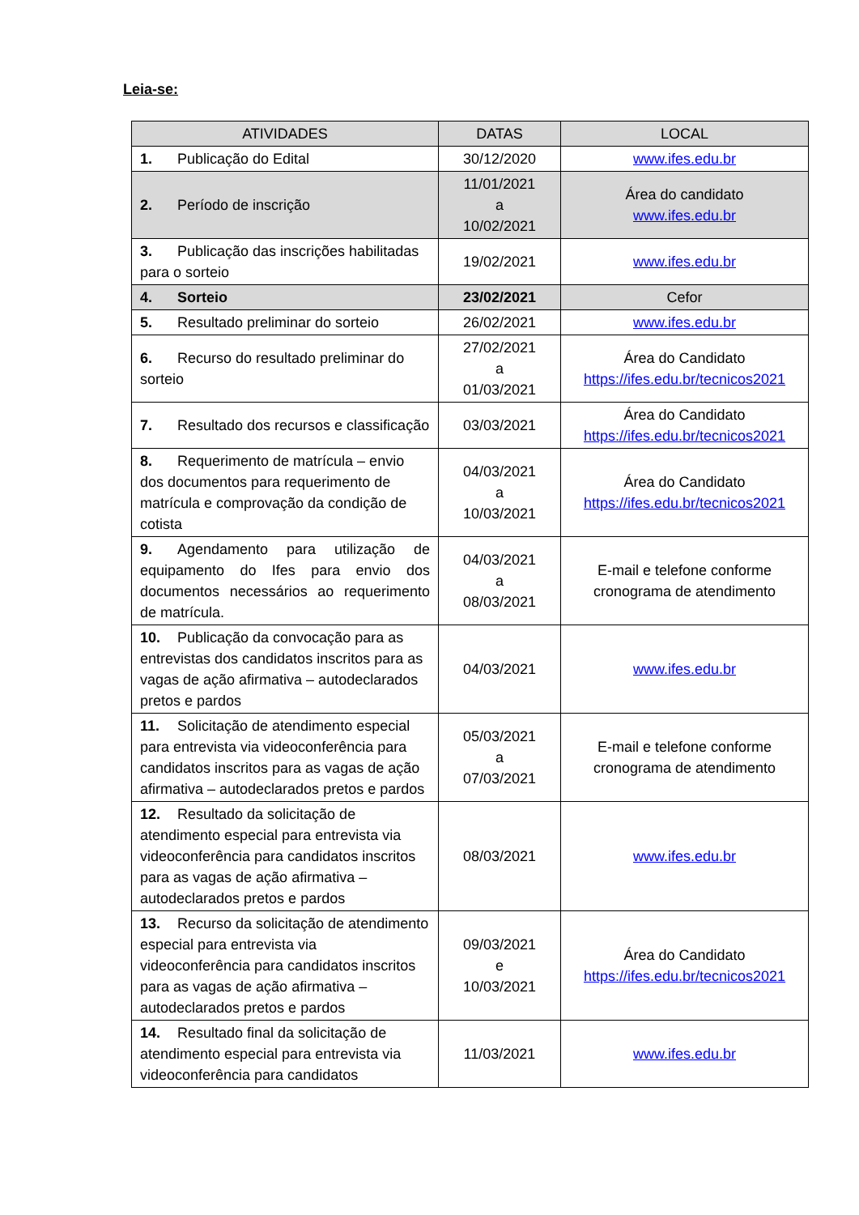Leia-se:
| ATIVIDADES | DATAS | LOCAL |
| --- | --- | --- |
| 1. Publicação do Edital | 30/12/2020 | www.ifes.edu.br |
| 2. Período de inscrição | 11/01/2021 a 10/02/2021 | Área do candidato www.ifes.edu.br |
| 3. Publicação das inscrições habilitadas para o sorteio | 19/02/2021 | www.ifes.edu.br |
| 4. Sorteio | 23/02/2021 | Cefor |
| 5. Resultado preliminar do sorteio | 26/02/2021 | www.ifes.edu.br |
| 6. Recurso do resultado preliminar do sorteio | 27/02/2021 a 01/03/2021 | Área do Candidato https://ifes.edu.br/tecnicos2021 |
| 7. Resultado dos recursos e classificação | 03/03/2021 | Área do Candidato https://ifes.edu.br/tecnicos2021 |
| 8. Requerimento de matrícula – envio dos documentos para requerimento de matrícula e comprovação da condição de cotista | 04/03/2021 a 10/03/2021 | Área do Candidato https://ifes.edu.br/tecnicos2021 |
| 9. Agendamento para utilização de equipamento do Ifes para envio dos documentos necessários ao requerimento de matrícula. | 04/03/2021 a 08/03/2021 | E-mail e telefone conforme cronograma de atendimento |
| 10. Publicação da convocação para as entrevistas dos candidatos inscritos para as vagas de ação afirmativa – autodeclarados pretos e pardos | 04/03/2021 | www.ifes.edu.br |
| 11. Solicitação de atendimento especial para entrevista via videoconferência para candidatos inscritos para as vagas de ação afirmativa – autodeclarados pretos e pardos | 05/03/2021 a 07/03/2021 | E-mail e telefone conforme cronograma de atendimento |
| 12. Resultado da solicitação de atendimento especial para entrevista via videoconferência para candidatos inscritos para as vagas de ação afirmativa – autodeclarados pretos e pardos | 08/03/2021 | www.ifes.edu.br |
| 13. Recurso da solicitação de atendimento especial para entrevista via videoconferência para candidatos inscritos para as vagas de ação afirmativa – autodeclarados pretos e pardos | 09/03/2021 e 10/03/2021 | Área do Candidato https://ifes.edu.br/tecnicos2021 |
| 14. Resultado final da solicitação de atendimento especial para entrevista via videoconferência para candidatos | 11/03/2021 | www.ifes.edu.br |